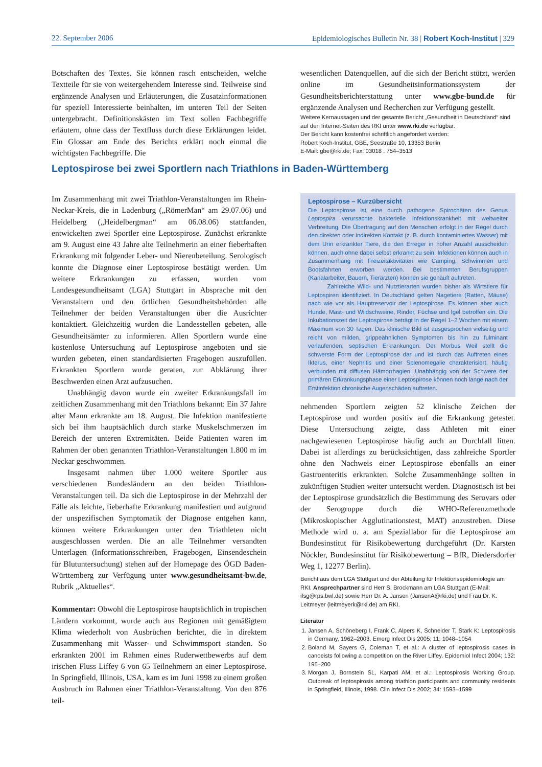22. September 2006 Epidemiologisches Bulletin Nr. 38 | Robert Koch-Institut | 329
Botschaften des Textes. Sie können rasch entscheiden, welche Textteile für sie von weitergehendem Interesse sind. Teilweise sind ergänzende Analysen und Erläuterungen, die Zusatzinformationen für speziell Interessierte beinhalten, im unteren Teil der Seiten untergebracht. Definitionskästen im Text sollen Fachbegriffe erläutern, ohne dass der Textfluss durch diese Erklärungen leidet. Ein Glossar am Ende des Berichts erklärt noch einmal die wichtigsten Fachbegriffe. Die
wesentlichen Datenquellen, auf die sich der Bericht stützt, werden online im Gesundheitsinformationssystem der Gesundheitsberichterstattung unter www.gbe-bund.de für ergänzende Analysen und Recherchen zur Verfügung gestellt.
Weitere Kernaussagen und der gesamte Bericht „Gesundheit in Deutschland“ sind auf den Internet-Seiten des RKI unter www.rki.de verfügbar.
Der Bericht kann kostenfrei schriftlich angefordert werden:
Robert Koch-Institut, GBE, Seestraße 10, 13353 Berlin
E-Mail: gbe@rki.de; Fax: 03018 . 754–3513
Leptospirose bei zwei Sportlern nach Triathlons in Baden-Württemberg
Im Zusammenhang mit zwei Triathlon-Veranstaltungen im Rhein-Neckar-Kreis, die in Ladenburg („RömerMan“ am 29.07.06) und Heidelberg („Heidelbergman“ am 06.08.06) stattfanden, entwickelten zwei Sportler eine Leptospirose. Zunächst erkrankte am 9. August eine 43 Jahre alte Teilnehmerin an einer fieberhaften Erkrankung mit folgender Leber- und Nierenbeteilung. Serologisch konnte die Diagnose einer Leptospirose bestätigt werden. Um weitere Erkrankungen zu erfassen, wurden vom Landesgesundheitsamt (LGA) Stuttgart in Absprache mit den Veranstaltern und den örtlichen Gesundheitsbehörden alle Teilnehmer der beiden Veranstaltungen über die Ausrichter kontaktiert. Gleichzeitig wurden die Landesstellen gebeten, alle Gesundheitsämter zu informieren. Allen Sportlern wurde eine kostenlose Untersuchung auf Leptospirose angeboten und sie wurden gebeten, einen standardisierten Fragebogen auszufüllen. Erkrankten Sportlern wurde geraten, zur Abklärung ihrer Beschwerden einen Arzt aufzusuchen.
Unabhängig davon wurde ein zweiter Erkrankungsfall im zeitlichen Zusammenhang mit den Triathlons bekannt: Ein 37 Jahre alter Mann erkrankte am 18. August. Die Infektion manifestierte sich bei ihm hauptsächlich durch starke Muskelschmerzen im Bereich der unteren Extremitäten. Beide Patienten waren im Rahmen der oben genannten Triathlon-Veranstaltungen 1.800 m im Neckar geschwommen.
Insgesamt nahmen über 1.000 weitere Sportler aus verschiedenen Bundesländern an den beiden Triathlon-Veranstaltungen teil. Da sich die Leptospirose in der Mehrzahl der Fälle als leichte, fieberhafte Erkrankung manifestiert und aufgrund der unspezifischen Symptomatik der Diagnose entgehen kann, können weitere Erkrankungen unter den Triathleten nicht ausgeschlossen werden. Die an alle Teilnehmer versandten Unterlagen (Informationsschreiben, Fragebogen, Einsendeschein für Blutuntersuchung) stehen auf der Homepage des ÖGD Baden-Württemberg zur Verfügung unter www.gesundheitsamt-bw.de, Rubrik „Aktuelles“.
Kommentar: Obwohl die Leptospirose hauptsächlich in tropischen Ländern vorkommt, wurde auch aus Regionen mit gemäßigtem Klima wiederholt von Ausbrüchen berichtet, die in direktem Zusammenhang mit Wasser- und Schwimmsport standen. So erkrankten 2001 im Rahmen eines Ruderwettbewerbs auf dem irischen Fluss Liffey 6 von 65 Teilnehmern an einer Leptospirose. In Springfield, Illinois, USA, kam es im Juni 1998 zu einem großen Ausbruch im Rahmen einer Triathlon-Veranstaltung. Von den 876 teil-
Leptospirose – Kurzübersicht
Die Leptospirose ist eine durch pathogene Spirochäten des Genus Leptospira verursachte bakterielle Infektionskrankheit mit weltweiter Verbreitung. Die Übertragung auf den Menschen erfolgt in der Regel durch den direkten oder indirekten Kontakt (z. B. durch kontaminiertes Wasser) mit dem Urin erkrankter Tiere, die den Erreger in hoher Anzahl ausscheiden können, auch ohne dabei selbst erkrankt zu sein. Infektionen können auch in Zusammenhang mit Freizeitaktivitäten wie Camping, Schwimmen und Bootsfahrten erworben werden. Bei bestimmten Berufsgruppen (Kanalarbeiter, Bauern, Tierärzten) können sie gehäuft auftreten.
Zahlreiche Wild- und Nutztierarten wurden bisher als Wirtstiere für Leptospiren identifiziert. In Deutschland gelten Nagetiere (Ratten, Mäuse) nach wie vor als Hauptreservoir der Leptospirose. Es können aber auch Hunde, Mast- und Wildschweine, Rinder, Füchse und Igel betroffen ein. Die Inkubationszeit der Leptospirose beträgt in der Regel 1–2 Wochen mit einem Maximum von 30 Tagen. Das klinische Bild ist ausgesprochen vielseitig und reicht von milden, grippeähnlichen Symptomen bis hin zu fulminant verlaufenden, septischen Erkrankungen. Der Morbus Weil stellt die schwerste Form der Leptospirose dar und ist durch das Auftreten eines Ikterus, einer Nephritis und einer Splenomegalie charakterisiert, häufig verbunden mit diffusen Hämorrhagien. Unabhängig von der Schwere der primären Erkrankungsphase einer Leptospirose können noch lange nach der Erstinfektion chronische Augenschäden auftreten.
nehmenden Sportlern zeigten 52 klinische Zeichen der Leptospirose und wurden positiv auf die Erkrankung getestet. Diese Untersuchung zeigte, dass Athleten mit einer nachgewiesenen Leptospirose häufig auch an Durchfall litten. Dabei ist allerdings zu berücksichtigen, dass zahlreiche Sportler ohne den Nachweis einer Leptospirose ebenfalls an einer Gastroenteritis erkrankten. Solche Zusammenhänge sollten in zukünftigen Studien weiter untersucht werden. Diagnostisch ist bei der Leptospirose grundsätzlich die Bestimmung des Serovars oder der Serogruppe durch die WHO-Referenzmethode (Mikroskopischer Agglutinationstest, MAT) anzustreben. Diese Methode wird u. a. am Speziallabor für die Leptospirose am Bundesinstitut für Risikobewertung durchgeführt (Dr. Karsten Nöckler, Bundesinstitut für Risikobewertung – BfR, Diedersdorfer Weg 1, 12277 Berlin).
Bericht aus dem LGA Stuttgart und der Abteilung für Infektionsepidemiologie am RKI. Ansprechpartner sind Herr S. Brockmann am LGA Stuttgart (E-Mail: ifsg@rps.bwl.de) sowie Herr Dr. A. Jansen (JansenA@rki.de) und Frau Dr. K. Leitmeyer (leitmeyerk@rki.de) am RKI.
Literatur
1. Jansen A, Schöneberg I, Frank C, Alpers K, Schneider T, Stark K: Leptospirosis in Germany, 1962–2003. Emerg Infect Dis 2005; 11: 1048–1054
2. Boland M, Sayers G, Coleman T, et al.: A cluster of leptospirosis cases in canoeists following a competition on the River Liffey. Epidemiol Infect 2004; 132: 195–200
3. Morgan J, Bornstein SL, Karpati AM, et al.: Leptospirosis Working Group. Outbreak of leptospirosis among triathlon participants and community residents in Springfield, Illinois, 1998. Clin Infect Dis 2002; 34: 1593–1599